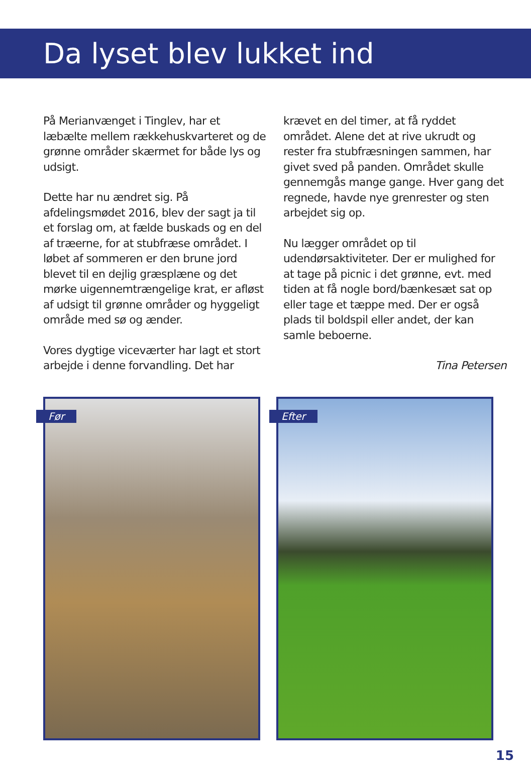Da lyset blev lukket ind
På Merianvænget i Tinglev, har et læbælte mellem rækkehuskvarteret og de grønne områder skærmet for både lys og udsigt.
Dette har nu ændret sig. På afdelingsmødet 2016, blev der sagt ja til et forslag om, at fælde buskads og en del af træerne, for at stubfræse området. I løbet af sommeren er den brune jord blevet til en dejlig græsplæne og det mørke uigennemtrængelige krat, er afløst af udsigt til grønne områder og hyggeligt område med sø og ænder.
Vores dygtige viceværter har lagt et stort arbejde i denne forvandling. Det har
krævet en del timer, at få ryddet området. Alene det at rive ukrudt og rester fra stubfræsningen sammen, har givet sved på panden. Området skulle gennemgås mange gange. Hver gang det regnede, havde nye grenrester og sten arbejdet sig op.
Nu lægger området op til udendørsaktiviteter. Der er mulighed for at tage på picnic i det grønne, evt. med tiden at få nogle bord/bænkesæt sat op eller tage et tæppe med. Der er også plads til boldspil eller andet, der kan samle beboerne.
Tina Petersen
Før
Efter
15